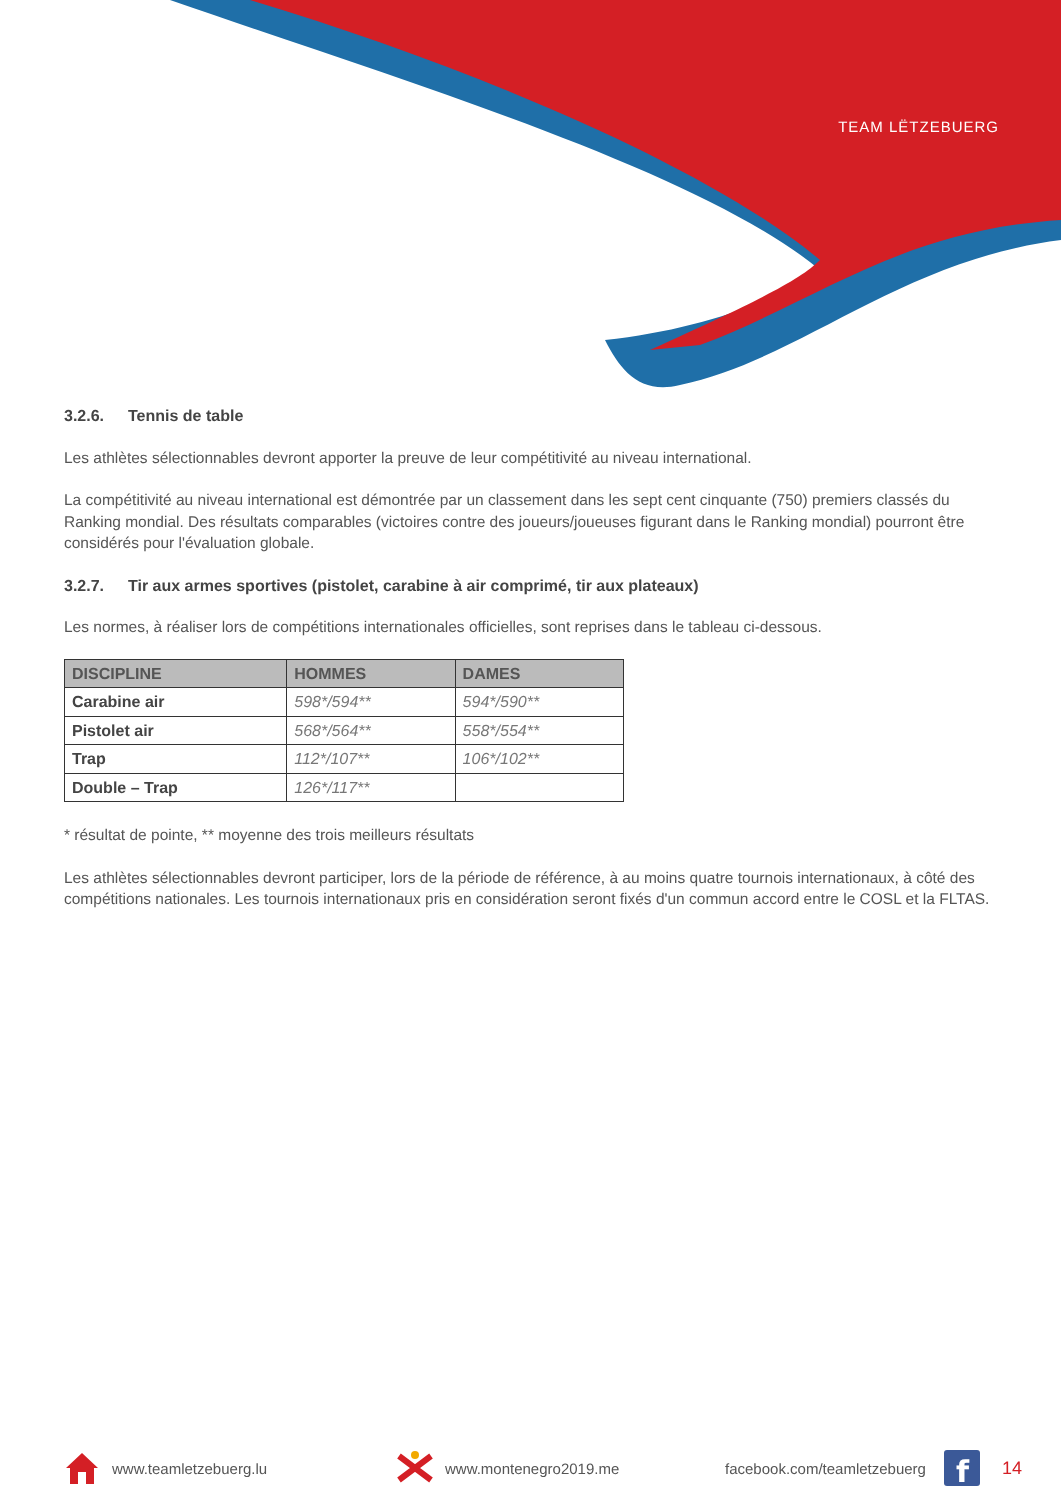TEAM LËTZEBUERG
3.2.6. Tennis de table
Les athlètes sélectionnables devront apporter la preuve de leur compétitivité au niveau international.
La compétitivité au niveau international est démontrée par un classement dans les sept cent cinquante (750) premiers classés du Ranking mondial. Des résultats comparables (victoires contre des joueurs/joueuses figurant dans le Ranking mondial) pourront être considérés pour l'évaluation globale.
3.2.7. Tir aux armes sportives (pistolet, carabine à air comprimé, tir aux plateaux)
Les normes, à réaliser lors de compétitions internationales officielles, sont reprises dans le tableau ci-dessous.
| DISCIPLINE | HOMMES | DAMES |
| --- | --- | --- |
| Carabine air | 598*/594** | 594*/590** |
| Pistolet air | 568*/564** | 558*/554** |
| Trap | 112*/107** | 106*/102** |
| Double – Trap | 126*/117** | |
* résultat de pointe, ** moyenne des trois meilleurs résultats
Les athlètes sélectionnables devront participer, lors de la période de référence, à au moins quatre tournois internationaux, à côté des compétitions nationales. Les tournois internationaux pris en considération seront fixés d'un commun accord entre le COSL et la FLTAS.
www.teamletzebuerg.lu www.montenegro2019.me facebook.com/teamletzebuerg
f
14